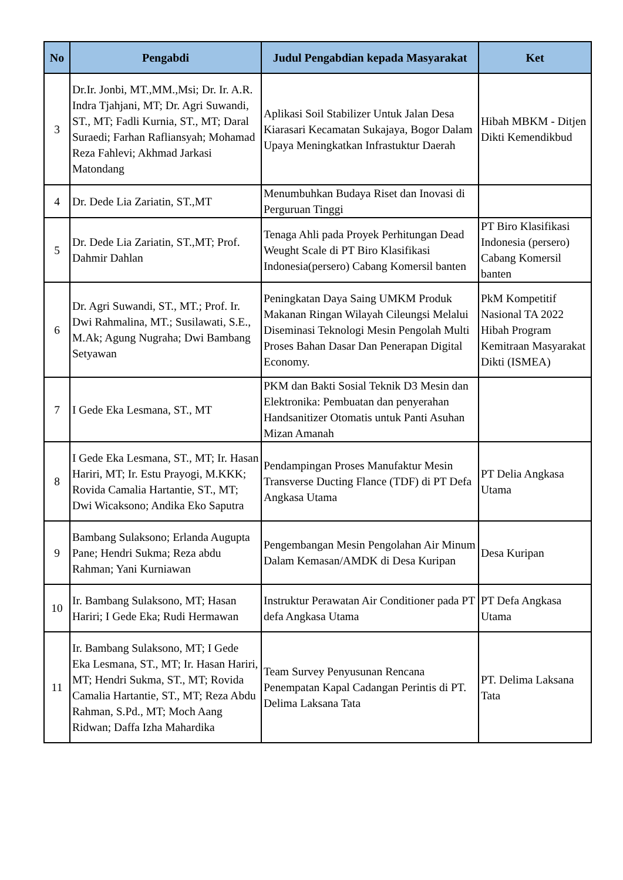| No | Pengabdi | Judul Pengabdian kepada Masyarakat | Ket |
| --- | --- | --- | --- |
| 3 | Dr.Ir. Jonbi, MT.,MM.,Msi; Dr. Ir. A.R. Indra Tjahjani, MT; Dr. Agri Suwandi, ST., MT; Fadli Kurnia, ST., MT; Daral Suraedi; Farhan Rafliansyah; Mohamad Reza Fahlevi; Akhmad Jarkasi Matondang | Aplikasi Soil Stabilizer Untuk Jalan Desa Kiarasari Kecamatan Sukajaya, Bogor Dalam Upaya Meningkatkan Infrastuktur Daerah | Hibah MBKM - Ditjen Dikti Kemendikbud |
| 4 | Dr. Dede Lia Zariatin, ST.,MT | Menumbuhkan Budaya Riset dan Inovasi di Perguruan Tinggi | |
| 5 | Dr. Dede Lia Zariatin, ST.,MT; Prof. Dahmir Dahlan | Tenaga Ahli pada Proyek Perhitungan Dead Weught Scale di PT Biro Klasifikasi Indonesia(persero) Cabang Komersil banten | PT Biro Klasifikasi Indonesia (persero) Cabang Komersil banten |
| 6 | Dr. Agri Suwandi, ST., MT.; Prof. Ir. Dwi Rahmalina, MT.; Susilawati, S.E., M.Ak; Agung Nugraha; Dwi Bambang Setyawan | Peningkatan Daya Saing UMKM Produk Makanan Ringan Wilayah Cileungsi Melalui Diseminasi Teknologi Mesin Pengolah Multi Proses Bahan Dasar Dan Penerapan Digital Economy. | PkM Kompetitif Nasional TA 2022 Hibah Program Kemitraan Masyarakat Dikti (ISMEA) |
| 7 | I Gede Eka Lesmana, ST., MT | PKM dan Bakti Sosial Teknik D3 Mesin dan Elektronika: Pembuatan dan penyerahan Handsanitizer Otomatis untuk Panti Asuhan Mizan Amanah | |
| 8 | I Gede Eka Lesmana, ST., MT; Ir. Hasan Hariri, MT; Ir. Estu Prayogi, M.KKK; Rovida Camalia Hartantie, ST., MT; Dwi Wicaksono; Andika Eko Saputra | Pendampingan Proses Manufaktur Mesin Transverse Ducting Flance (TDF) di PT Defa Angkasa Utama | PT Delia Angkasa Utama |
| 9 | Bambang Sulaksono; Erlanda Augupta Pane; Hendri Sukma; Reza abdu Rahman; Yani Kurniawan | Pengembangan Mesin Pengolahan Air Minum Dalam Kemasan/AMDK di Desa Kuripan | Desa Kuripan |
| 10 | Ir. Bambang Sulaksono, MT; Hasan Hariri; I Gede Eka; Rudi Hermawan | Instruktur Perawatan Air Conditioner pada PT defa Angkasa Utama | PT Defa Angkasa Utama |
| 11 | Ir. Bambang Sulaksono, MT; I Gede Eka Lesmana, ST., MT; Ir. Hasan Hariri, MT; Hendri Sukma, ST., MT; Rovida Camalia Hartantie, ST., MT; Reza Abdu Rahman, S.Pd., MT; Moch Aang Ridwan; Daffa Izha Mahardika | Team Survey Penyusunan Rencana Penempatan Kapal Cadangan Perintis di PT. Delima Laksana Tata | PT. Delima Laksana Tata |